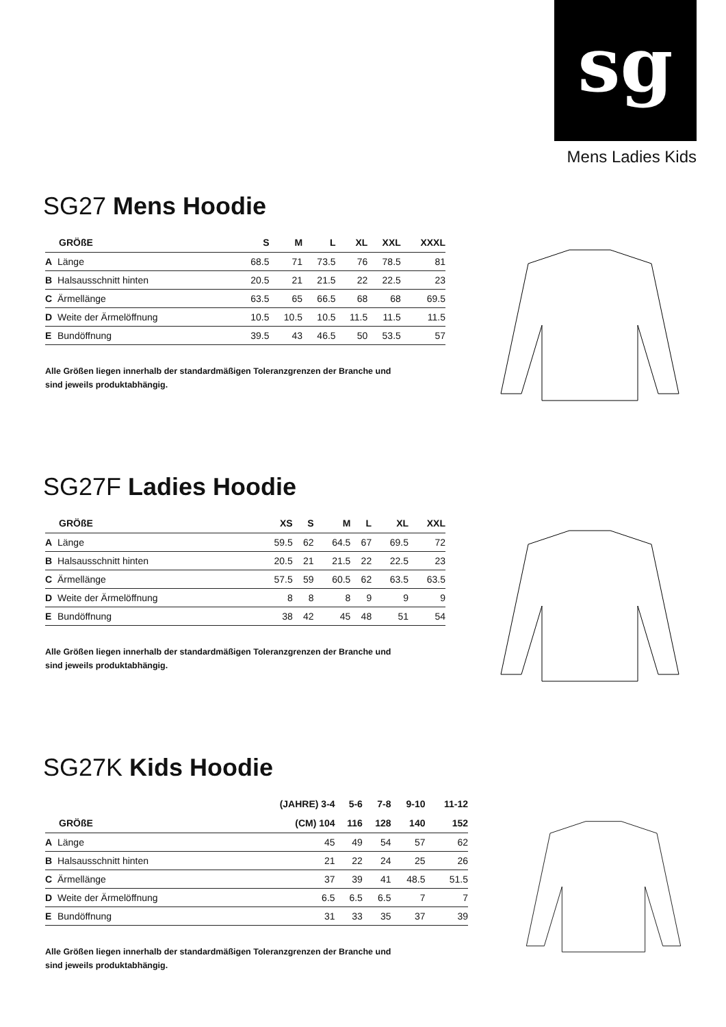sg
Mens Ladies Kids
SG27 Mens Hoodie
| GRÖßE | | S | M | L | XL | XXL | XXXL |
| --- | --- | --- | --- | --- | --- | --- | --- |
| A | Länge | 68.5 | 71 | 73.5 | 76 | 78.5 | 81 |
| B | Halsausschnitt hinten | 20.5 | 21 | 21.5 | 22 | 22.5 | 23 |
| C | Ärmellänge | 63.5 | 65 | 66.5 | 68 | 68 | 69.5 |
| D | Weite der Ärmelöffnung | 10.5 | 10.5 | 10.5 | 11.5 | 11.5 | 11.5 |
| E | Bundöffnung | 39.5 | 43 | 46.5 | 50 | 53.5 | 57 |
Alle Größen liegen innerhalb der standardmäßigen Toleranzgrenzen der Branche und
sind jeweils produktabhängig.
SG27F Ladies Hoodie
| GRÖßE | | XS | S | M | L | XL | XXL |
| --- | --- | --- | --- | --- | --- | --- | --- |
| A | Länge | 59.5 | 62 | 64.5 | 67 | 69.5 | 72 |
| B | Halsausschnitt hinten | 20.5 | 21 | 21.5 | 22 | 22.5 | 23 |
| C | Ärmellänge | 57.5 | 59 | 60.5 | 62 | 63.5 | 63.5 |
| D | Weite der Ärmelöffnung | 8 | 8 | 8 | 9 | 9 | 9 |
| E | Bundöffnung | 38 | 42 | 45 | 48 | 51 | 54 |
Alle Größen liegen innerhalb der standardmäßigen Toleranzgrenzen der Branche und
sind jeweils produktabhängig.
SG27K Kids Hoodie
| | | (JAHRE) 3-4 | 5-6 | 7-8 | 9-10 | 11-12 |
| --- | --- | --- | --- | --- | --- | --- |
| GRÖßE | | (CM) 104 | 116 | 128 | 140 | 152 |
| A | Länge | 45 | 49 | 54 | 57 | 62 |
| B | Halsausschnitt hinten | 21 | 22 | 24 | 25 | 26 |
| C | Ärmellänge | 37 | 39 | 41 | 48.5 | 51.5 |
| D | Weite der Ärmelöffnung | 6.5 | 6.5 | 6.5 | 7 | 7 |
| E | Bundöffnung | 31 | 33 | 35 | 37 | 39 |
Alle Größen liegen innerhalb der standardmäßigen Toleranzgrenzen der Branche und
sind jeweils produktabhängig.